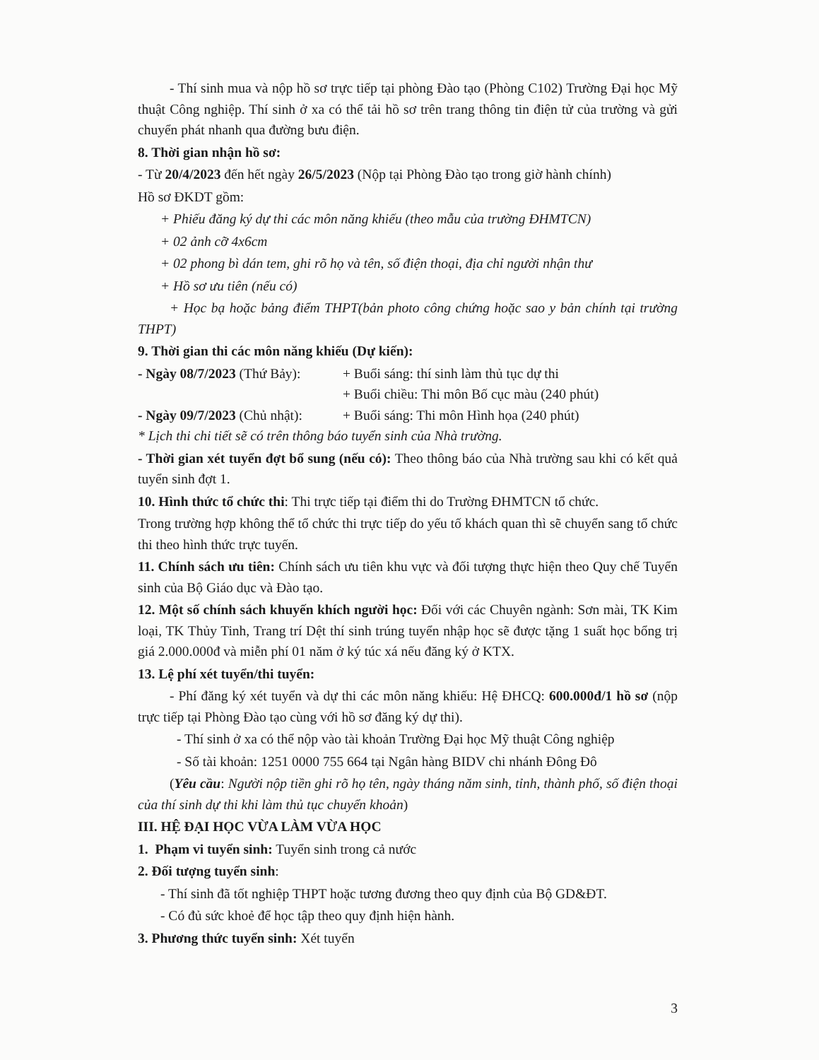- Thí sinh mua và nộp hồ sơ trực tiếp tại phòng Đào tạo (Phòng C102) Trường Đại học Mỹ thuật Công nghiệp. Thí sinh ở xa có thể tải hồ sơ trên trang thông tin điện tử của trường và gửi chuyển phát nhanh qua đường bưu điện.
8. Thời gian nhận hồ sơ:
- Từ 20/4/2023 đến hết ngày 26/5/2023 (Nộp tại Phòng Đào tạo trong giờ hành chính)
Hồ sơ ĐKDT gồm:
+ Phiếu đăng ký dự thi các môn năng khiếu (theo mẫu của trường ĐHMTCN)
+ 02 ảnh cỡ 4x6cm
+ 02 phong bì dán tem, ghi rõ họ và tên, số điện thoại, địa chỉ người nhận thư
+ Hồ sơ ưu tiên (nếu có)
+ Học bạ hoặc bảng điểm THPT(bản photo công chứng hoặc sao y bản chính tại trường THPT)
9. Thời gian thi các môn năng khiếu (Dự kiến):
- Ngày 08/7/2023 (Thứ Bảy): + Buổi sáng: thí sinh làm thủ tục dự thi
+ Buổi chiều: Thi môn Bố cục màu (240 phút)
- Ngày 09/7/2023 (Chủ nhật): + Buổi sáng: Thi môn Hình họa (240 phút)
* Lịch thi chi tiết sẽ có trên thông báo tuyển sinh của Nhà trường.
- Thời gian xét tuyển đợt bổ sung (nếu có): Theo thông báo của Nhà trường sau khi có kết quả tuyển sinh đợt 1.
10. Hình thức tổ chức thi: Thi trực tiếp tại điểm thi do Trường ĐHMTCN tổ chức.
Trong trường hợp không thể tổ chức thi trực tiếp do yếu tố khách quan thì sẽ chuyển sang tổ chức thi theo hình thức trực tuyến.
11. Chính sách ưu tiên: Chính sách ưu tiên khu vực và đối tượng thực hiện theo Quy chế Tuyển sinh của Bộ Giáo dục và Đào tạo.
12. Một số chính sách khuyến khích người học: Đối với các Chuyên ngành: Sơn mài, TK Kim loại, TK Thủy Tinh, Trang trí Dệt thí sinh trúng tuyển nhập học sẽ được tặng 1 suất học bổng trị giá 2.000.000đ và miễn phí 01 năm ở ký túc xá nếu đăng ký ở KTX.
13. Lệ phí xét tuyển/thi tuyển:
- Phí đăng ký xét tuyển và dự thi các môn năng khiếu: Hệ ĐHCQ: 600.000đ/1 hồ sơ (nộp trực tiếp tại Phòng Đào tạo cùng với hồ sơ đăng ký dự thi).
- Thí sinh ở xa có thể nộp vào tài khoản Trường Đại học Mỹ thuật Công nghiệp
- Số tài khoản: 1251 0000 755 664 tại Ngân hàng BIDV chi nhánh Đông Đô
(Yêu cầu: Người nộp tiền ghi rõ họ tên, ngày tháng năm sinh, tỉnh, thành phố, số điện thoại của thí sinh dự thi khi làm thủ tục chuyển khoản)
III. HỆ ĐẠI HỌC VỪA LÀM VỪA HỌC
1. Phạm vi tuyển sinh: Tuyển sinh trong cả nước
2. Đối tượng tuyển sinh:
- Thí sinh đã tốt nghiệp THPT hoặc tương đương theo quy định của Bộ GD&ĐT.
- Có đủ sức khoẻ để học tập theo quy định hiện hành.
3. Phương thức tuyển sinh: Xét tuyển
3